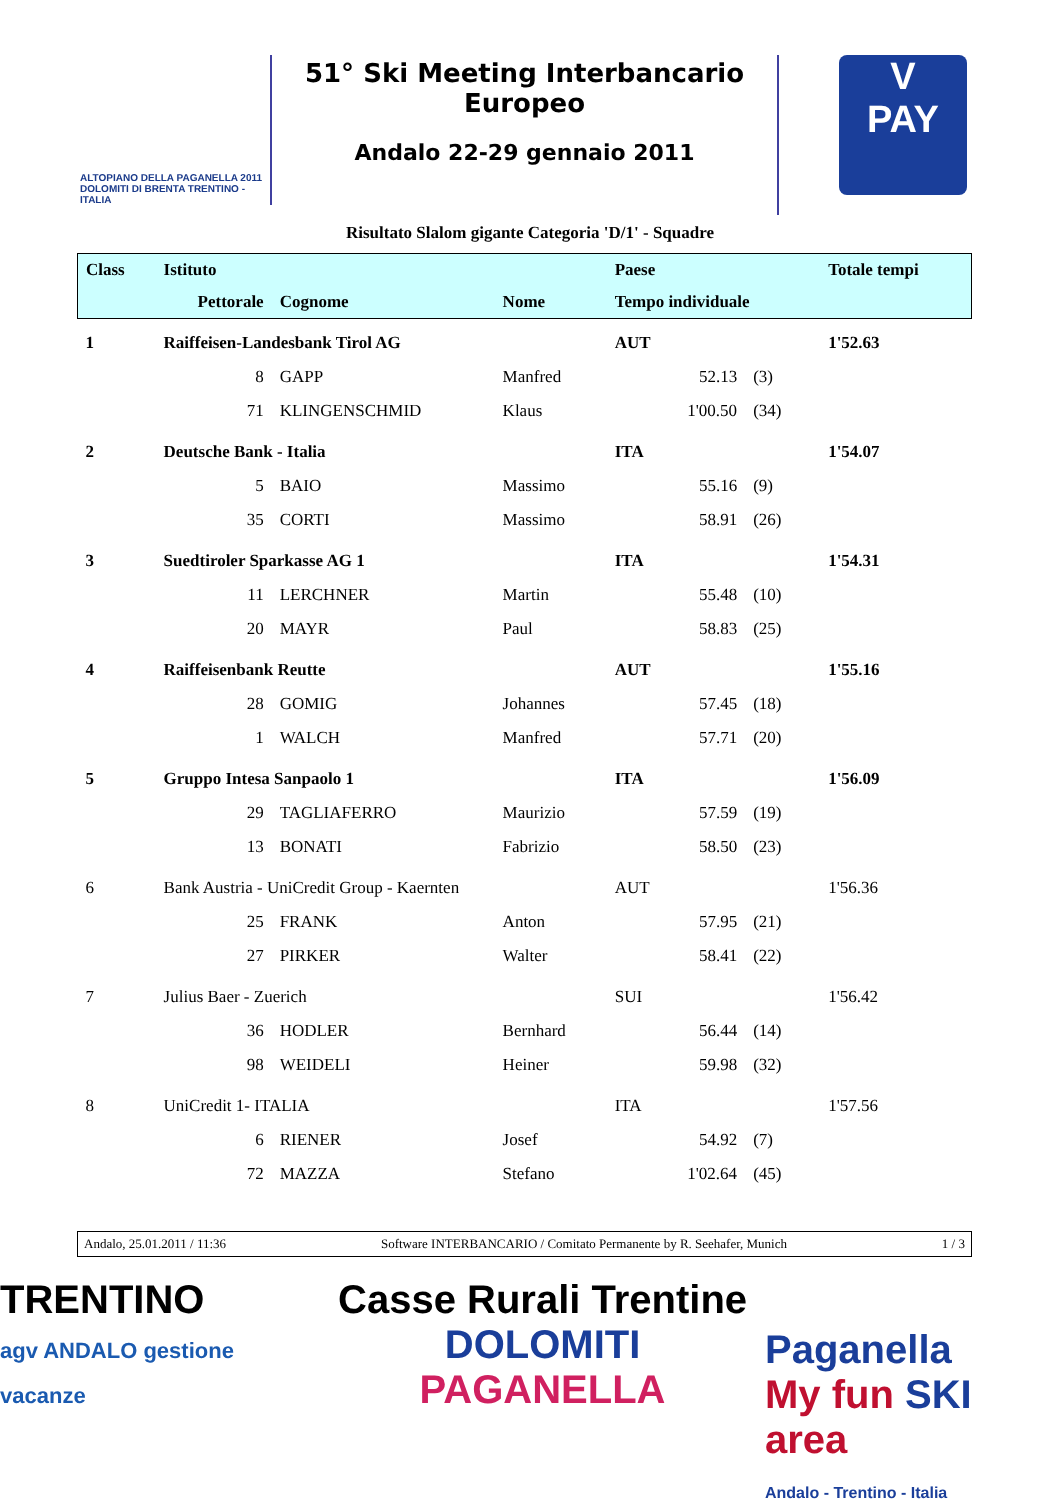ALTOPIANO DELLA PAGANELLA 2011
DOLOMITI DI BRENTA TRENTINO - ITALIA
51° Ski Meeting Interbancario Europeo
Andalo 22-29 gennaio 2011
V
PAY
Risultato Slalom gigante Categoria 'D/1' - Squadre
| Class | Istituto | | | Paese | | | Totale tempi |
| --- | --- | --- | --- | --- | --- | --- | --- |
| | Pettorale | Cognome | Nome | Tempo individuale | | | |
| 1 | Raiffeisen-Landesbank Tirol AG | | | AUT | | | 1'52.63 |
| | 8 | GAPP | Manfred | | 52.13 | (3) | |
| | 71 | KLINGENSCHMID | Klaus | | 1'00.50 | (34) | |
| 2 | Deutsche Bank - Italia | | | ITA | | | 1'54.07 |
| | 5 | BAIO | Massimo | | 55.16 | (9) | |
| | 35 | CORTI | Massimo | | 58.91 | (26) | |
| 3 | Suedtiroler Sparkasse AG 1 | | | ITA | | | 1'54.31 |
| | 11 | LERCHNER | Martin | | 55.48 | (10) | |
| | 20 | MAYR | Paul | | 58.83 | (25) | |
| 4 | Raiffeisenbank Reutte | | | AUT | | | 1'55.16 |
| | 28 | GOMIG | Johannes | | 57.45 | (18) | |
| | 1 | WALCH | Manfred | | 57.71 | (20) | |
| 5 | Gruppo Intesa Sanpaolo 1 | | | ITA | | | 1'56.09 |
| | 29 | TAGLIAFERRO | Maurizio | | 57.59 | (19) | |
| | 13 | BONATI | Fabrizio | | 58.50 | (23) | |
| 6 | Bank Austria - UniCredit Group - Kaernten | | | AUT | | | 1'56.36 |
| | 25 | FRANK | Anton | | 57.95 | (21) | |
| | 27 | PIRKER | Walter | | 58.41 | (22) | |
| 7 | Julius Baer - Zuerich | | | SUI | | | 1'56.42 |
| | 36 | HODLER | Bernhard | | 56.44 | (14) | |
| | 98 | WEIDELI | Heiner | | 59.98 | (32) | |
| 8 | UniCredit 1- ITALIA | | | ITA | | | 1'57.56 |
| | 6 | RIENER | Josef | | 54.92 | (7) | |
| | 72 | MAZZA | Stefano | | 1'02.64 | (45) | |
Andalo, 25.01.2011 / 11:36 Software INTERBANCARIO / Comitato Permanente by R. Seehafer, Munich 1 / 3
TRENTINO
agv ANDALO gestione vacanze
Casse Rurali Trentine
DOLOMITI PAGANELLA
Paganella
My fun SKI area
Andalo - Trentino - Italia